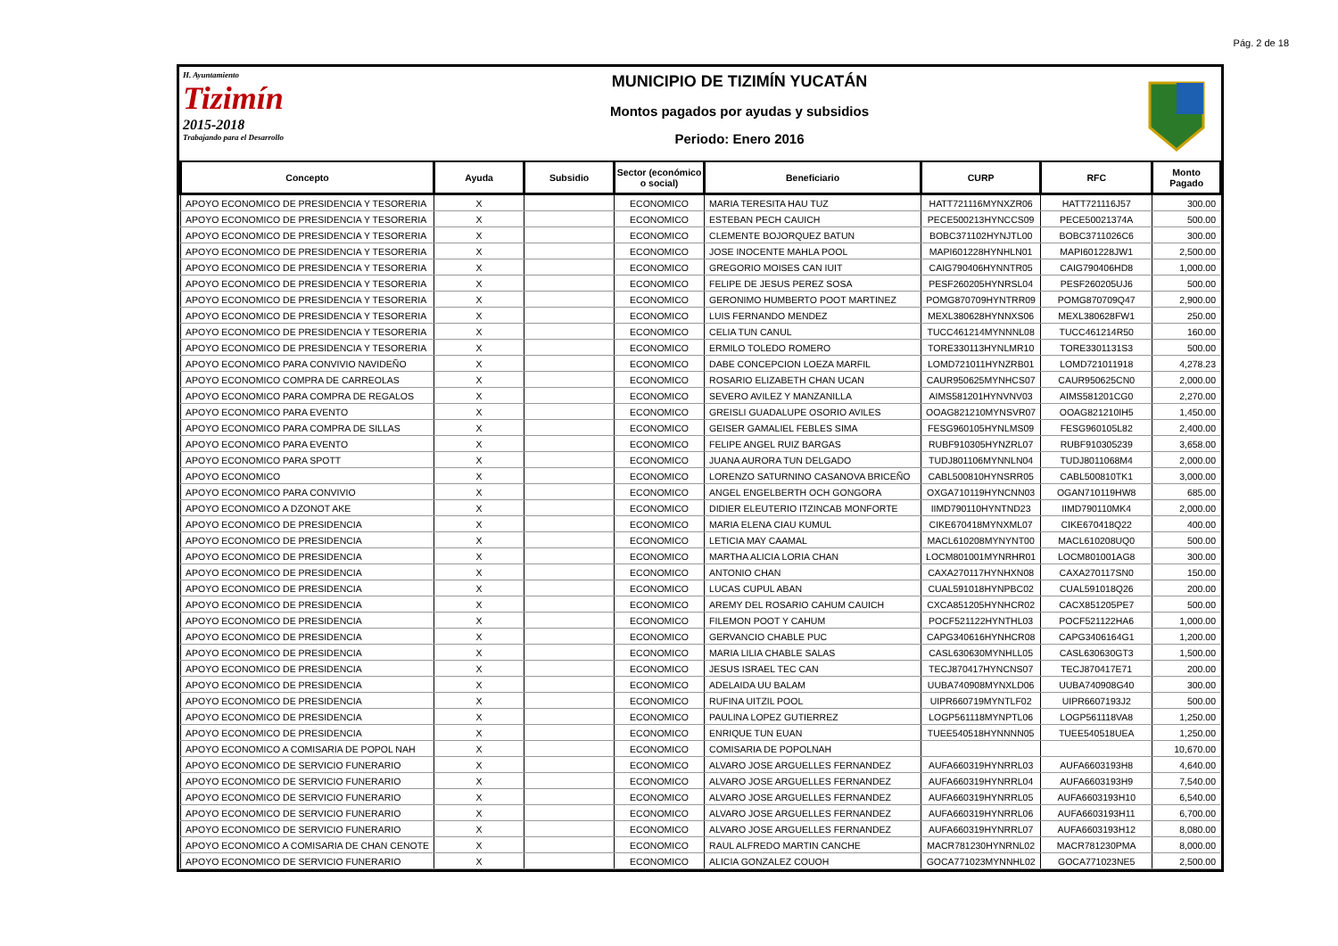Pág. 2 de 18
H. Ayuntamiento
Tizimín
2015-2018
Trabajando para el Desarrollo
MUNICIPIO DE TIZIMÍN YUCATÁN
Montos pagados por ayudas y subsidios
Periodo: Enero 2016
| Concepto | Ayuda | Subsidio | Sector (económico o social) | Beneficiario | CURP | RFC | Monto Pagado |
| --- | --- | --- | --- | --- | --- | --- | --- |
| APOYO ECONOMICO DE PRESIDENCIA Y TESORERIA | X | | ECONOMICO | MARIA TERESITA HAU TUZ | HATT721116MYNXZR06 | HATT721116J57 | 300.00 |
| APOYO ECONOMICO DE PRESIDENCIA Y TESORERIA | X | | ECONOMICO | ESTEBAN PECH CAUICH | PECE500213HYNCCS09 | PECE50021374A | 500.00 |
| APOYO ECONOMICO DE PRESIDENCIA Y TESORERIA | X | | ECONOMICO | CLEMENTE BOJORQUEZ BATUN | BOBC371102HYNJTL00 | BOBC3711026C6 | 300.00 |
| APOYO ECONOMICO DE PRESIDENCIA Y TESORERIA | X | | ECONOMICO | JOSE INOCENTE MAHLA POOL | MAPI601228HYNHLN01 | MAPI601228JW1 | 2,500.00 |
| APOYO ECONOMICO DE PRESIDENCIA Y TESORERIA | X | | ECONOMICO | GREGORIO MOISES CAN IUIT | CAIG790406HYNNTR05 | CAIG790406HD8 | 1,000.00 |
| APOYO ECONOMICO DE PRESIDENCIA Y TESORERIA | X | | ECONOMICO | FELIPE DE JESUS PEREZ SOSA | PESF260205HYNRSL04 | PESF260205UJ6 | 500.00 |
| APOYO ECONOMICO DE PRESIDENCIA Y TESORERIA | X | | ECONOMICO | GERONIMO HUMBERTO POOT MARTINEZ | POMG870709HYNTRR09 | POMG870709Q47 | 2,900.00 |
| APOYO ECONOMICO DE PRESIDENCIA Y TESORERIA | X | | ECONOMICO | LUIS FERNANDO MENDEZ | MEXL380628HYNNXS06 | MEXL380628FW1 | 250.00 |
| APOYO ECONOMICO DE PRESIDENCIA Y TESORERIA | X | | ECONOMICO | CELIA TUN CANUL | TUCC461214MYNNNL08 | TUCC461214R50 | 160.00 |
| APOYO ECONOMICO DE PRESIDENCIA Y TESORERIA | X | | ECONOMICO | ERMILO TOLEDO ROMERO | TORE330113HYNLMR10 | TORE3301131S3 | 500.00 |
| APOYO ECONOMICO PARA CONVIVIO NAVIDEÑO | X | | ECONOMICO | DABE CONCEPCION LOEZA MARFIL | LOMD721011HYNZRB01 | LOMD721011918 | 4,278.23 |
| APOYO ECONOMICO COMPRA DE CARREOLAS | X | | ECONOMICO | ROSARIO ELIZABETH CHAN UCAN | CAUR950625MYNHCS07 | CAUR950625CN0 | 2,000.00 |
| APOYO ECONOMICO PARA COMPRA DE REGALOS | X | | ECONOMICO | SEVERO AVILEZ Y MANZANILLA | AIMS581201HYNVNV03 | AIMS581201CG0 | 2,270.00 |
| APOYO ECONOMICO PARA EVENTO | X | | ECONOMICO | GREISLI GUADALUPE OSORIO AVILES | OOAG821210MYNSVR07 | OOAG821210IH5 | 1,450.00 |
| APOYO ECONOMICO PARA COMPRA DE SILLAS | X | | ECONOMICO | GEISER GAMALIEL FEBLES SIMA | FESG960105HYNLMS09 | FESG960105L82 | 2,400.00 |
| APOYO ECONOMICO PARA EVENTO | X | | ECONOMICO | FELIPE ANGEL RUIZ BARGAS | RUBF910305HYNZRL07 | RUBF910305239 | 3,658.00 |
| APOYO ECONOMICO PARA SPOTT | X | | ECONOMICO | JUANA AURORA TUN DELGADO | TUDJ801106MYNNLN04 | TUDJ8011068M4 | 2,000.00 |
| APOYO ECONOMICO | X | | ECONOMICO | LORENZO SATURNINO CASANOVA BRICEÑO | CABL500810HYNSRR05 | CABL500810TK1 | 3,000.00 |
| APOYO ECONOMICO PARA CONVIVIO | X | | ECONOMICO | ANGEL ENGELBERTH OCH GONGORA | OXGA710119HYNCNN03 | OGAN710119HW8 | 685.00 |
| APOYO ECONOMICO A DZONOT AKE | X | | ECONOMICO | DIDIER ELEUTERIO ITZINCAB MONFORTE | IIMD790110HYNTND23 | IIMD790110MK4 | 2,000.00 |
| APOYO ECONOMICO DE PRESIDENCIA | X | | ECONOMICO | MARIA ELENA CIAU KUMUL | CIKE670418MYNXML07 | CIKE670418Q22 | 400.00 |
| APOYO ECONOMICO DE PRESIDENCIA | X | | ECONOMICO | LETICIA MAY CAAMAL | MACL610208MYNYNT00 | MACL610208UQ0 | 500.00 |
| APOYO ECONOMICO DE PRESIDENCIA | X | | ECONOMICO | MARTHA ALICIA LORIA CHAN | LOCM801001MYNRHR01 | LOCM801001AG8 | 300.00 |
| APOYO ECONOMICO DE PRESIDENCIA | X | | ECONOMICO | ANTONIO CHAN | CAXA270117HYNHXN08 | CAXA270117SN0 | 150.00 |
| APOYO ECONOMICO DE PRESIDENCIA | X | | ECONOMICO | LUCAS CUPUL ABAN | CUAL591018HYNPBC02 | CUAL591018Q26 | 200.00 |
| APOYO ECONOMICO DE PRESIDENCIA | X | | ECONOMICO | AREMY DEL ROSARIO CAHUM CAUICH | CXCA851205HYNHCR02 | CACX851205PE7 | 500.00 |
| APOYO ECONOMICO DE PRESIDENCIA | X | | ECONOMICO | FILEMON POOT Y CAHUM | POCF521122HYNTHL03 | POCF521122HA6 | 1,000.00 |
| APOYO ECONOMICO DE PRESIDENCIA | X | | ECONOMICO | GERVANCIO CHABLE PUC | CAPG340616HYNHCR08 | CAPG3406164G1 | 1,200.00 |
| APOYO ECONOMICO DE PRESIDENCIA | X | | ECONOMICO | MARIA LILIA CHABLE SALAS | CASL630630MYNHLL05 | CASL630630GT3 | 1,500.00 |
| APOYO ECONOMICO DE PRESIDENCIA | X | | ECONOMICO | JESUS ISRAEL TEC CAN | TECJ870417HYNCNS07 | TECJ870417E71 | 200.00 |
| APOYO ECONOMICO DE PRESIDENCIA | X | | ECONOMICO | ADELAIDA UU BALAM | UUBA740908MYNXLD06 | UUBA740908G40 | 300.00 |
| APOYO ECONOMICO DE PRESIDENCIA | X | | ECONOMICO | RUFINA UITZIL POOL | UIPR660719MYNTLF02 | UIPR6607193J2 | 500.00 |
| APOYO ECONOMICO DE PRESIDENCIA | X | | ECONOMICO | PAULINA LOPEZ GUTIERREZ | LOGP561118MYNPTL06 | LOGP561118VA8 | 1,250.00 |
| APOYO ECONOMICO DE PRESIDENCIA | X | | ECONOMICO | ENRIQUE TUN EUAN | TUEE540518HYNNNN05 | TUEE540518UEA | 1,250.00 |
| APOYO ECONOMICO A COMISARIA DE POPOL NAH | X | | ECONOMICO | COMISARIA DE POPOLNAH | | | 10,670.00 |
| APOYO ECONOMICO DE SERVICIO FUNERARIO | X | | ECONOMICO | ALVARO JOSE ARGUELLES FERNANDEZ | AUFA660319HYNRRL03 | AUFA6603193H8 | 4,640.00 |
| APOYO ECONOMICO DE SERVICIO FUNERARIO | X | | ECONOMICO | ALVARO JOSE ARGUELLES FERNANDEZ | AUFA660319HYNRRL04 | AUFA6603193H9 | 7,540.00 |
| APOYO ECONOMICO DE SERVICIO FUNERARIO | X | | ECONOMICO | ALVARO JOSE ARGUELLES FERNANDEZ | AUFA660319HYNRRL05 | AUFA6603193H10 | 6,540.00 |
| APOYO ECONOMICO DE SERVICIO FUNERARIO | X | | ECONOMICO | ALVARO JOSE ARGUELLES FERNANDEZ | AUFA660319HYNRRL06 | AUFA6603193H11 | 6,700.00 |
| APOYO ECONOMICO DE SERVICIO FUNERARIO | X | | ECONOMICO | ALVARO JOSE ARGUELLES FERNANDEZ | AUFA660319HYNRRL07 | AUFA6603193H12 | 8,080.00 |
| APOYO ECONOMICO A COMISARIA DE CHAN CENOTE | X | | ECONOMICO | RAUL ALFREDO MARTIN CANCHE | MACR781230HYNRNL02 | MACR781230PMA | 8,000.00 |
| APOYO ECONOMICO DE SERVICIO FUNERARIO | X | | ECONOMICO | ALICIA GONZALEZ COUOH | GOCA771023MYNNHL02 | GOCA771023NE5 | 2,500.00 |